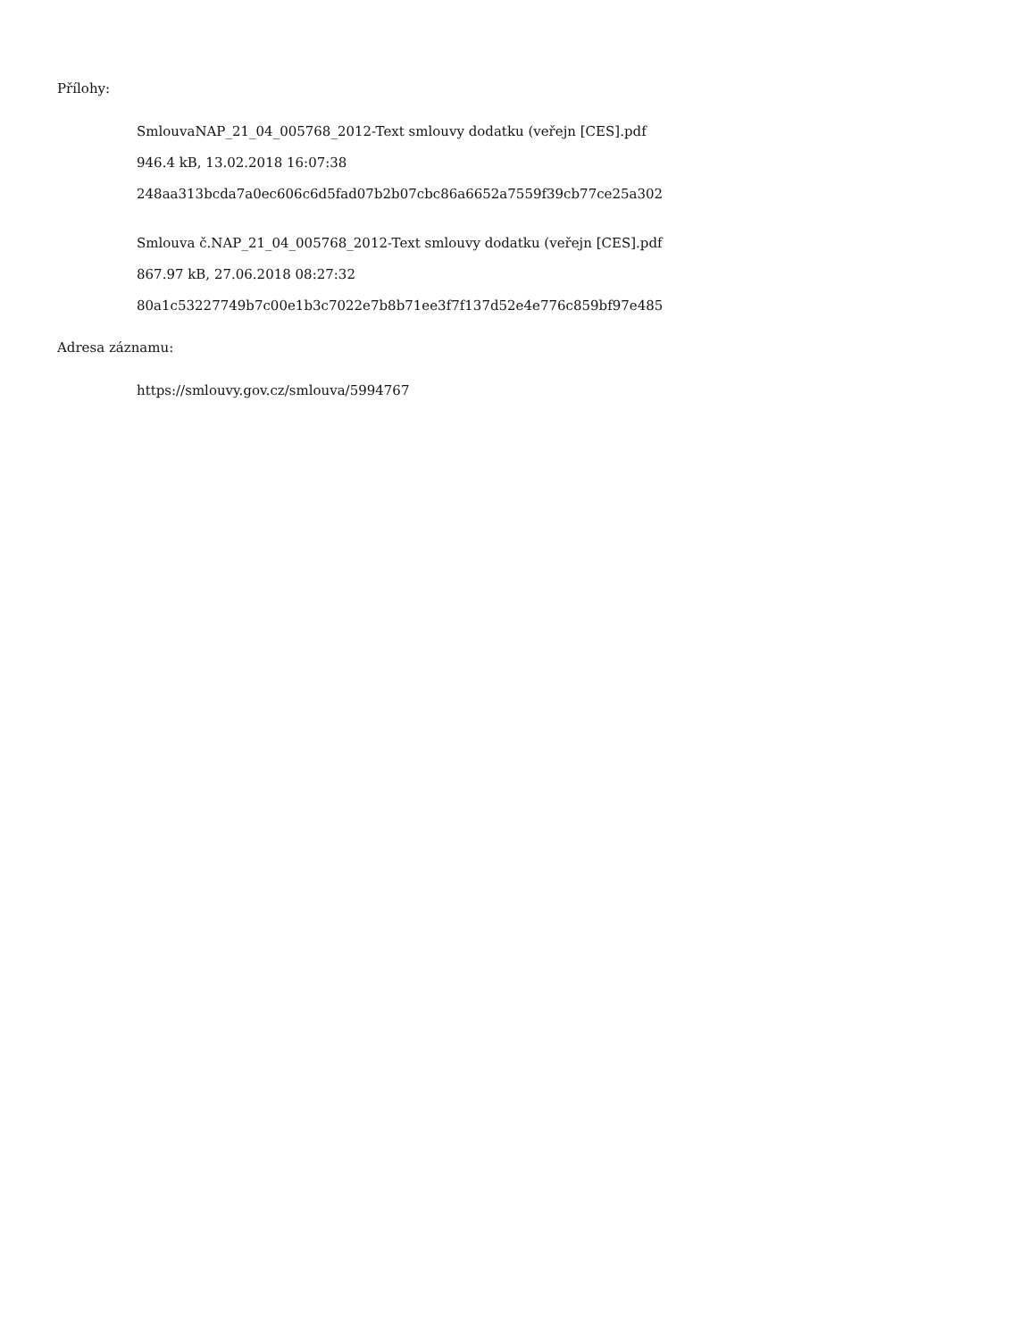Přílohy:
SmlouvaNAP_21_04_005768_2012-Text smlouvy dodatku (veřejn [CES].pdf
946.4 kB, 13.02.2018 16:07:38
248aa313bcda7a0ec606c6d5fad07b2b07cbc86a6652a7559f39cb77ce25a302
Smlouva č.NAP_21_04_005768_2012-Text smlouvy dodatku (veřejn [CES].pdf
867.97 kB, 27.06.2018 08:27:32
80a1c53227749b7c00e1b3c7022e7b8b71ee3f7f137d52e4e776c859bf97e485
Adresa záznamu:
https://smlouvy.gov.cz/smlouva/5994767